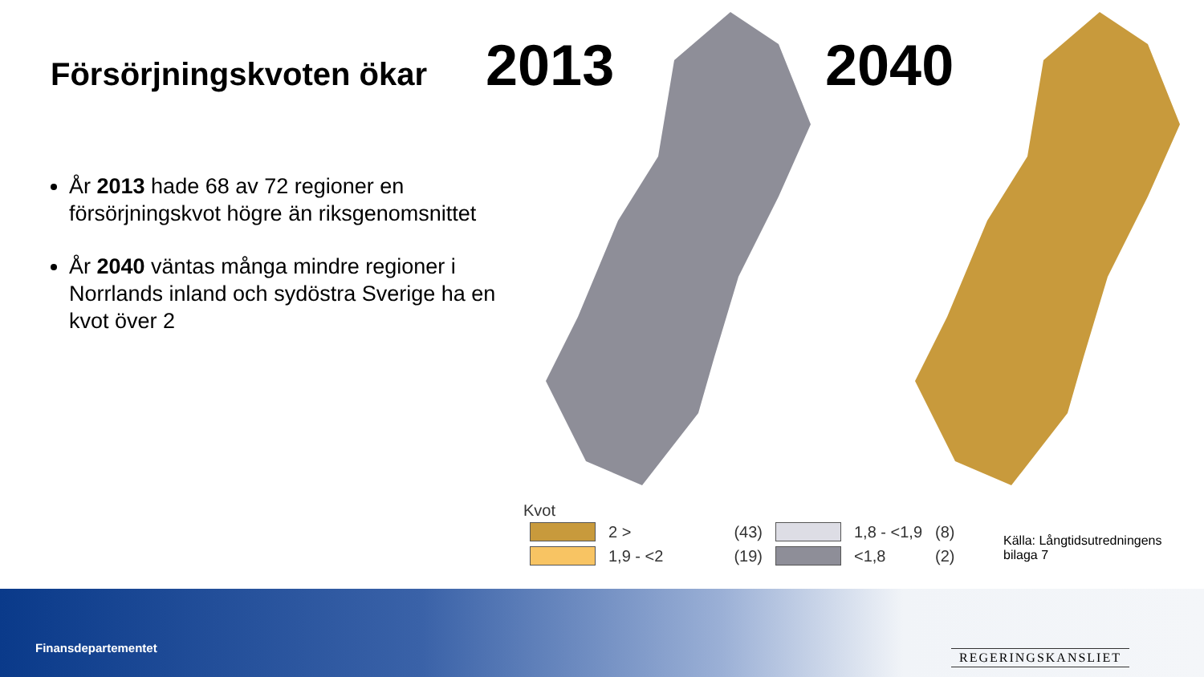Försörjningskvoten ökar
År 2013 hade 68 av 72 regioner en försörjningskvot högre än riksgenomsnittet
År 2040 väntas många mindre regioner i Norrlands inland och sydöstra Sverige ha en kvot över 2
2013 2040
Kvot
| | 2 > | (43) | | 1,8 - <1,9 | (8) |
| | 1,9 - <2 | (19) | | <1,8 | (2) |
Källa: Långtidsutredningens
bilaga 7
Finansdepartementet
REGERINGSKANSLIET